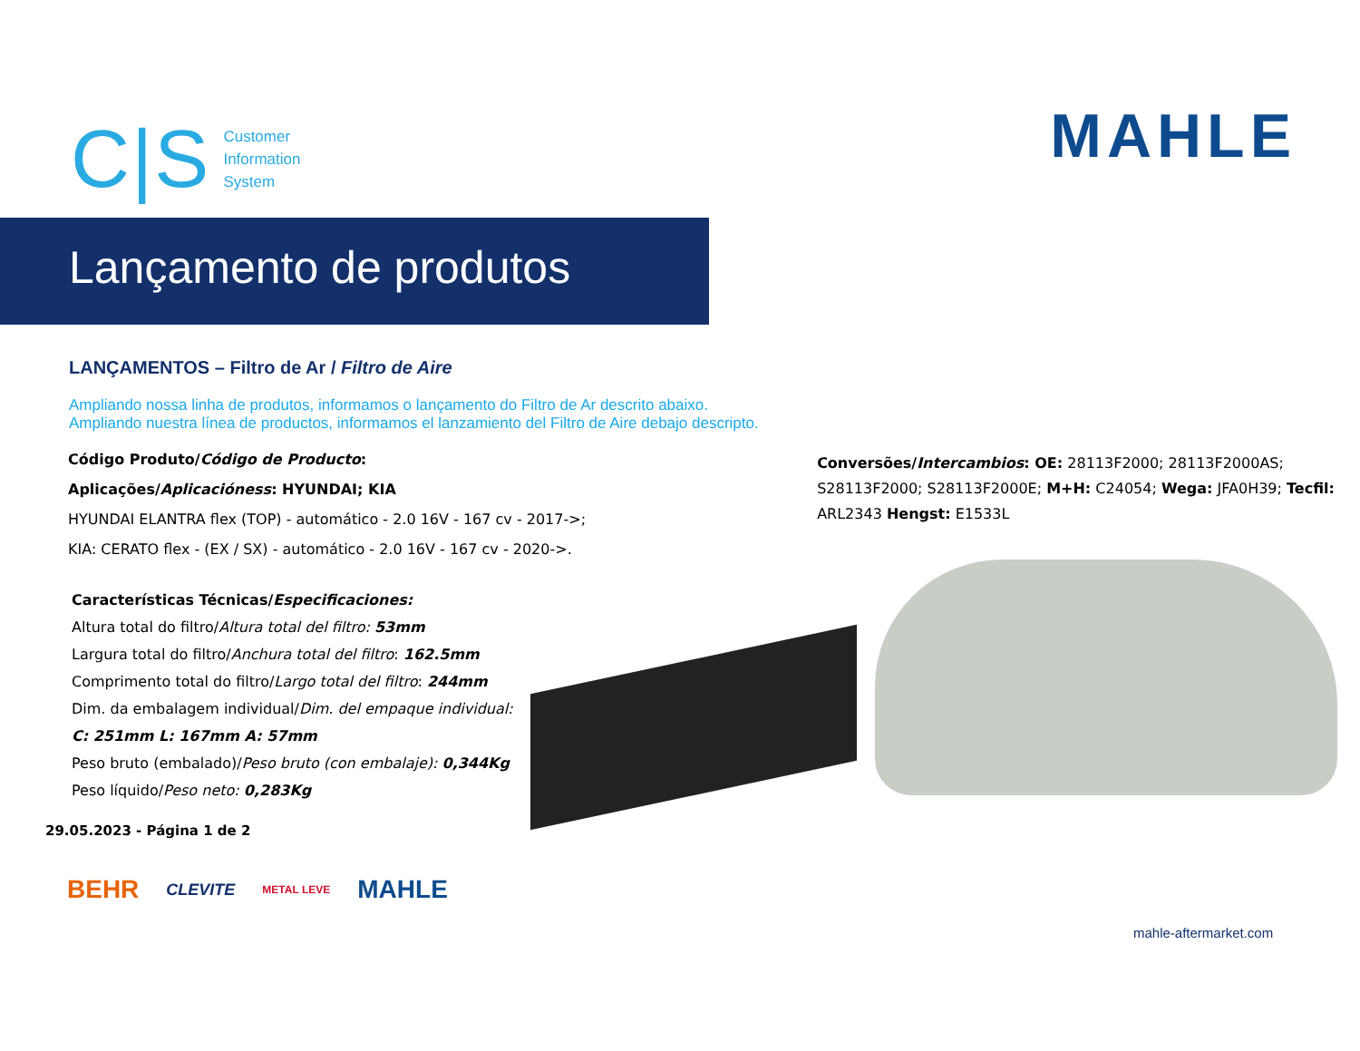C|S Customer
Information
System
MAHLE
Lançamento de produtos
LANÇAMENTOS – Filtro de Ar / Filtro de Aire
Ampliando nossa linha de produtos, informamos o lançamento do Filtro de Ar descrito abaixo.
Ampliando nuestra línea de productos, informamos el lanzamiento del Filtro de Aire debajo descripto.
Código Produto/Código de Producto:
Aplicações/Aplicacióness: HYUNDAI; KIA
HYUNDAI ELANTRA flex (TOP) - automático - 2.0 16V - 167 cv - 2017->;
KIA: CERATO flex - (EX / SX) - automático - 2.0 16V - 167 cv - 2020->.
Características Técnicas/Especificaciones:
Altura total do filtro/Altura total del filtro: 53mm
Largura total do filtro/Anchura total del filtro: 162.5mm
Comprimento total do filtro/Largo total del filtro: 244mm
Dim. da embalagem individual/Dim. del empaque individual:
C: 251mm L: 167mm A: 57mm
Peso bruto (embalado)/Peso bruto (con embalaje): 0,344Kg
Peso líquido/Peso neto: 0,283Kg
Conversões/Intercambios: OE: 28113F2000; 28113F2000AS; S28113F2000; S28113F2000E; M+H: C24054; Wega: JFA0H39; Tecfil: ARL2343 Hengst: E1533L
29.05.2023 - Página 1 de 2
BEHR CLEVITE METAL LEVE MAHLE
mahle-aftermarket.com